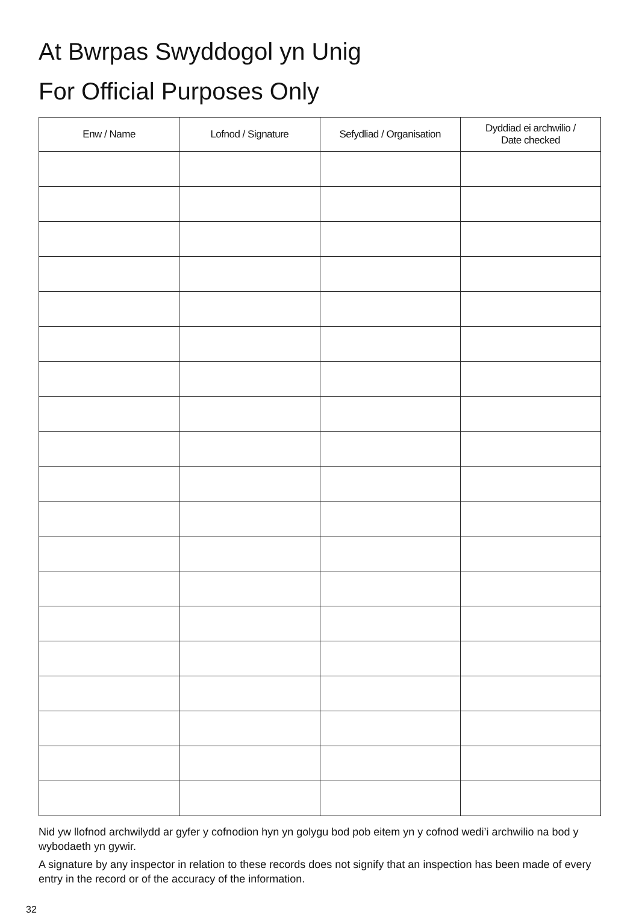At Bwrpas Swyddogol yn Unig
For Official Purposes Only
| Enw / Name | Lofnod / Signature | Sefydliad / Organisation | Dyddiad ei archwilio / Date checked |
| --- | --- | --- | --- |
Nid yw llofnod archwilydd ar gyfer y cofnodion hyn yn golygu bod pob eitem yn y cofnod wedi’i archwilio na bod y wybodaeth yn gywir.
A signature by any inspector in relation to these records does not signify that an inspection has been made of every entry in the record or of the accuracy of the information.
32